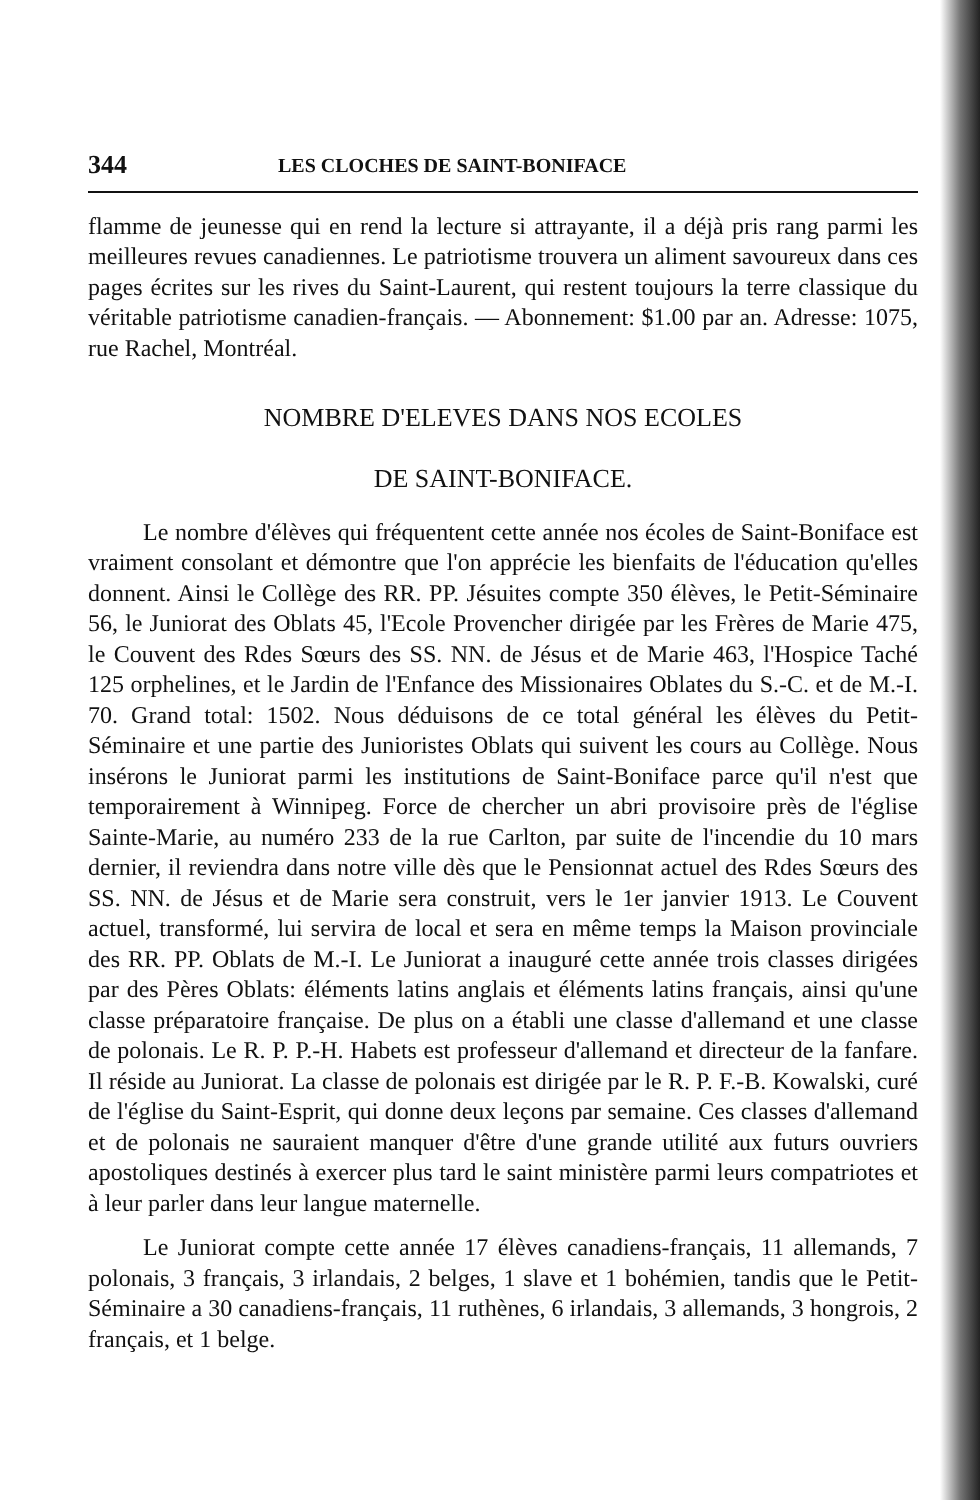344 LES CLOCHES DE SAINT-BONIFACE
flamme de jeunesse qui en rend la lecture si attrayante, il a déjà pris rang parmi les meilleures revues canadiennes. Le patriotisme trouvera un aliment savoureux dans ces pages écrites sur les rives du Saint-Laurent, qui restent toujours la terre classique du véritable patriotisme canadien-français. — Abonnement: $1.00 par an. Adresse: 1075, rue Rachel, Montréal.
NOMBRE D'ELEVES DANS NOS ECOLES
DE SAINT-BONIFACE.
Le nombre d'élèves qui fréquentent cette année nos écoles de Saint-Boniface est vraiment consolant et démontre que l'on apprécie les bienfaits de l'éducation qu'elles donnent. Ainsi le Collège des RR. PP. Jésuites compte 350 élèves, le Petit-Séminaire 56, le Juniorat des Oblats 45, l'Ecole Provencher dirigée par les Frères de Marie 475, le Couvent des Rdes Sœurs des SS. NN. de Jésus et de Marie 463, l'Hospice Taché 125 orphelines, et le Jardin de l'Enfance des Missionaires Oblates du S.-C. et de M.-I. 70. Grand total: 1502. Nous déduisons de ce total général les élèves du Petit-Séminaire et une partie des Junioristes Oblats qui suivent les cours au Collège. Nous insérons le Juniorat parmi les institutions de Saint-Boniface parce qu'il n'est que temporairement à Winnipeg. Force de chercher un abri provisoire près de l'église Sainte-Marie, au numéro 233 de la rue Carlton, par suite de l'incendie du 10 mars dernier, il reviendra dans notre ville dès que le Pensionnat actuel des Rdes Sœurs des SS. NN. de Jésus et de Marie sera construit, vers le 1er janvier 1913. Le Couvent actuel, transformé, lui servira de local et sera en même temps la Maison provinciale des RR. PP. Oblats de M.-I. Le Juniorat a inauguré cette année trois classes dirigées par des Pères Oblats: éléments latins anglais et éléments latins français, ainsi qu'une classe préparatoire française. De plus on a établi une classe d'allemand et une classe de polonais. Le R. P. P.-H. Habets est professeur d'allemand et directeur de la fanfare. Il réside au Juniorat. La classe de polonais est dirigée par le R. P. F.-B. Kowalski, curé de l'église du Saint-Esprit, qui donne deux leçons par semaine. Ces classes d'allemand et de polonais ne sauraient manquer d'être d'une grande utilité aux futurs ouvriers apostoliques destinés à exercer plus tard le saint ministère parmi leurs compatriotes et à leur parler dans leur langue maternelle.
Le Juniorat compte cette année 17 élèves canadiens-français, 11 allemands, 7 polonais, 3 français, 3 irlandais, 2 belges, 1 slave et 1 bohémien, tandis que le Petit-Séminaire a 30 canadiens-français, 11 ruthènes, 6 irlandais, 3 allemands, 3 hongrois, 2 français, et 1 belge.